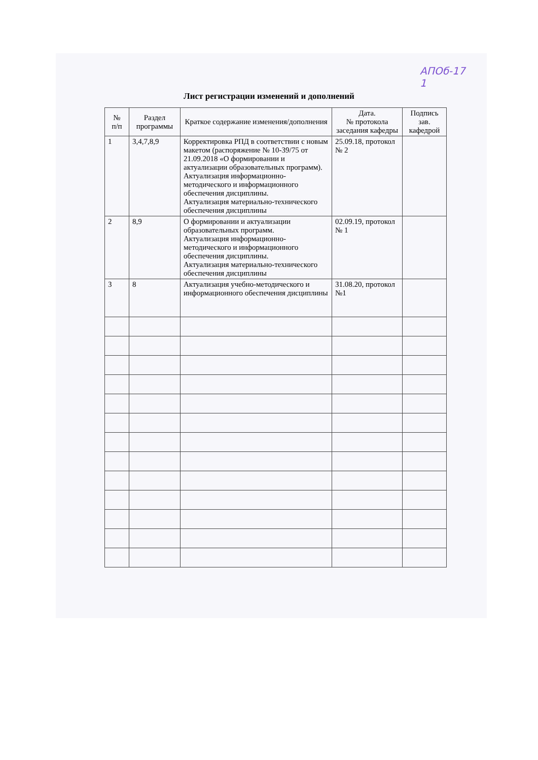АПОб-17
1
Лист регистрации изменений и дополнений
| № п/п | Раздел программы | Краткое содержание изменения/дополнения | Дата. № протокола заседания кафедры | Подпись зав. кафедрой |
| --- | --- | --- | --- | --- |
| 1 | 3,4,7,8,9 | Корректировка РПД в соответствии с новым макетом (распоряжение № 10-39/75 от 21.09.2018 «О формировании и актуализации образовательных программ). Актуализация информационно-методического и информационного обеспечения дисциплины. Актуализация материально-технического обеспечения дисциплины | 25.09.18, протокол № 2 | |
| 2 | 8,9 | О формировании и актуализации образовательных программ. Актуализация информационно-методического и информационного обеспечения дисциплины. Актуализация материально-технического обеспечения дисциплины | 02.09.19, протокол № 1 | |
| 3 | 8 | Актуализация учебно-методического и информационного обеспечения дисциплины | 31.08.20, протокол №1 | |